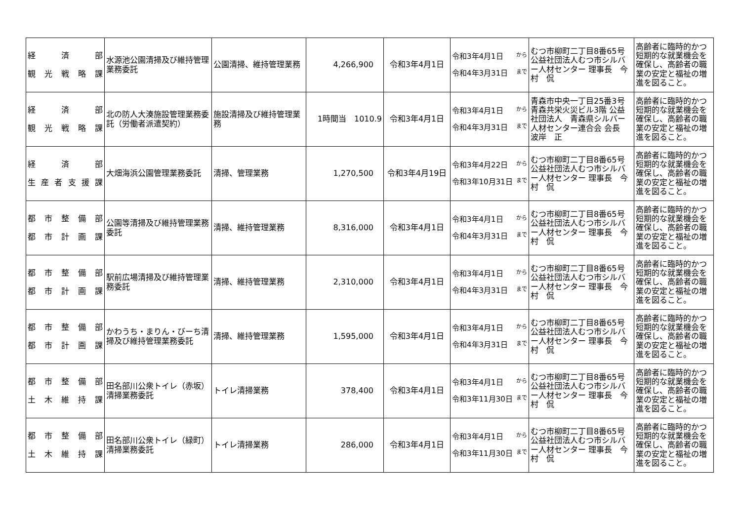| 経 済 部 観 光 戦 略 課 | 水源池公園清掃及び維持管理業務委託 | 公園清掃、維持管理業務 | 4,266,900 | 令和3年4月1日 | 令和3年4月1日 から 令和4年3月31日 まで | むつ市柳町二丁目8番65号 公益社団法人むつ市シルバー人材センター 理事長 今村 侃 | 高齢者に臨時的かつ短期的な就業機会を確保し、高齢者の職業の安定と福祉の増進を図ること。 |
| 経 済 部 観 光 戦 略 課 | 北の防人大湊施設管理業務委託（労働者派遣契約） | 施設清掃及び維持管理業務 | 1時間当 1010.9 | 令和3年4月1日 | 令和3年4月1日 から 令和4年3月31日 まで | 青森市中央一丁目25番3号 青森共栄火災ビル3階 公益社団法人 青森県シルバー人材センター連合会 会長 波岸 正 | 高齢者に臨時的かつ短期的な就業機会を確保し、高齢者の職業の安定と福祉の増進を図ること。 |
| 経 済 部 生 産 者 支 援 課 | 大畑海浜公園管理業務委託 | 清掃、管理業務 | 1,270,500 | 令和3年4月19日 | 令和3年4月22日 から 令和3年10月31日 まで | むつ市柳町二丁目8番65号 公益社団法人むつ市シルバー人材センター 理事長 今村 侃 | 高齢者に臨時的かつ短期的な就業機会を確保し、高齢者の職業の安定と福祉の増進を図ること。 |
| 都 市 整 備 部 都 市 計 画 課 | 公園等清掃及び維持管理業務委託 | 清掃、維持管理業務 | 8,316,000 | 令和3年4月1日 | 令和3年4月1日 から 令和4年3月31日 まで | むつ市柳町二丁目8番65号 公益社団法人むつ市シルバー人材センター 理事長 今村 侃 | 高齢者に臨時的かつ短期的な就業機会を確保し、高齢者の職業の安定と福祉の増進を図ること。 |
| 都 市 整 備 部 都 市 計 画 課 | 駅前広場清掃及び維持管理業務委託 | 清掃、維持管理業務 | 2,310,000 | 令和3年4月1日 | 令和3年4月1日 から 令和4年3月31日 まで | むつ市柳町二丁目8番65号 公益社団法人むつ市シルバー人材センター 理事長 今村 侃 | 高齢者に臨時的かつ短期的な就業機会を確保し、高齢者の職業の安定と福祉の増進を図ること。 |
| 都 市 整 備 部 都 市 計 画 課 | かわうち・まりん・びーち清掃及び維持管理業務委託 | 清掃、維持管理業務 | 1,595,000 | 令和3年4月1日 | 令和3年4月1日 から 令和4年3月31日 まで | むつ市柳町二丁目8番65号 公益社団法人むつ市シルバー人材センター 理事長 今村 侃 | 高齢者に臨時的かつ短期的な就業機会を確保し、高齢者の職業の安定と福祉の増進を図ること。 |
| 都 市 整 備 部 土 木 維 持 課 | 田名部川公衆トイレ（赤坂）清掃業務委託 | トイレ清掃業務 | 378,400 | 令和3年4月1日 | 令和3年4月1日 から 令和3年11月30日 まで | むつ市柳町二丁目8番65号 公益社団法人むつ市シルバー人材センター 理事長 今村 侃 | 高齢者に臨時的かつ短期的な就業機会を確保し、高齢者の職業の安定と福祉の増進を図ること。 |
| 都 市 整 備 部 土 木 維 持 課 | 田名部川公衆トイレ（緑町）清掃業務委託 | トイレ清掃業務 | 286,000 | 令和3年4月1日 | 令和3年4月1日 から 令和3年11月30日 まで | むつ市柳町二丁目8番65号 公益社団法人むつ市シルバー人材センター 理事長 今村 侃 | 高齢者に臨時的かつ短期的な就業機会を確保し、高齢者の職業の安定と福祉の増進を図ること。 |